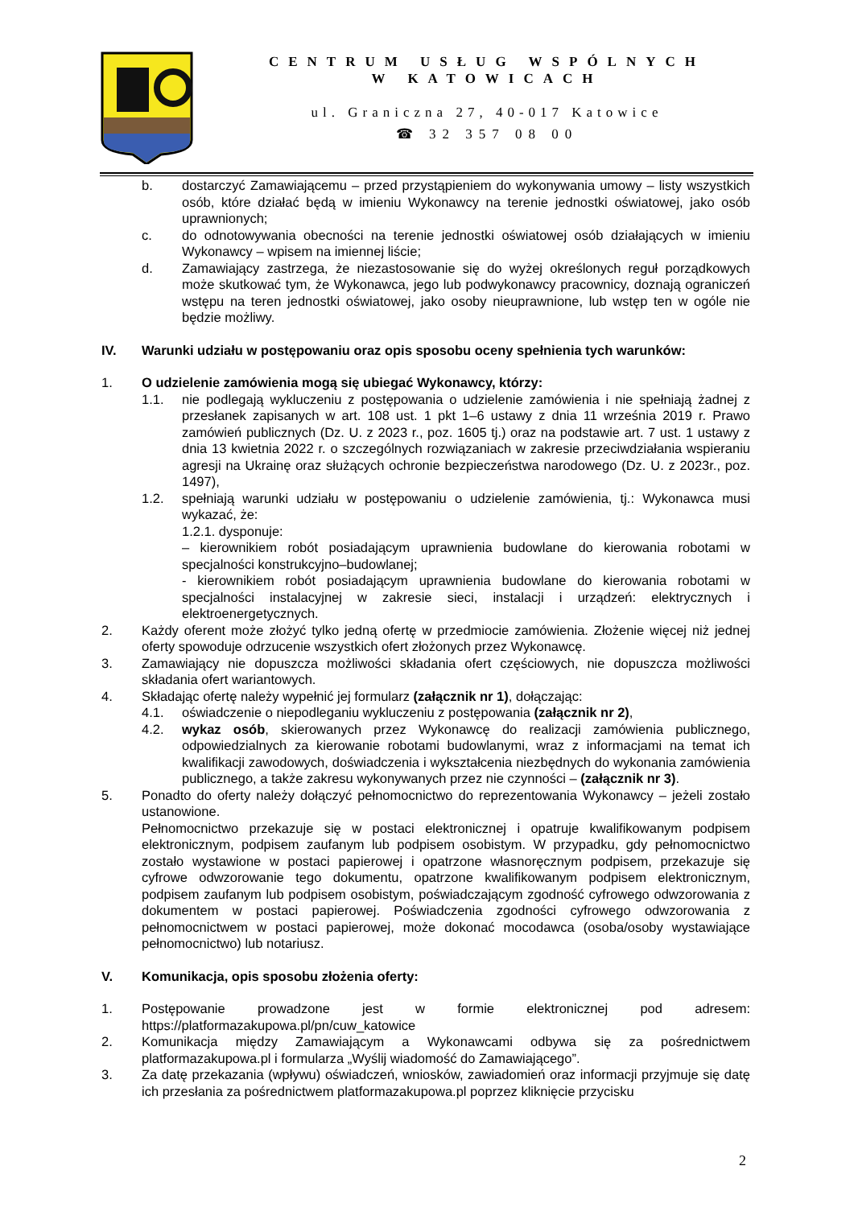CENTRUM USŁUG WSPÓLNYCH
W KATOWICACH
ul. Graniczna 27, 40-017 Katowice
☎ 32 357 08 00
b. dostarczyć Zamawiającemu – przed przystąpieniem do wykonywania umowy – listy wszystkich osób, które działać będą w imieniu Wykonawcy na terenie jednostki oświatowej, jako osób uprawnionych;
c. do odnotowywania obecności na terenie jednostki oświatowej osób działających w imieniu Wykonawcy – wpisem na imiennej liście;
d. Zamawiający zastrzega, że niezastosowanie się do wyżej określonych reguł porządkowych może skutkować tym, że Wykonawca, jego lub podwykonawcy pracownicy, doznają ograniczeń wstępu na teren jednostki oświatowej, jako osoby nieuprawnione, lub wstęp ten w ogóle nie będzie możliwy.
IV. Warunki udziału w postępowaniu oraz opis sposobu oceny spełnienia tych warunków:
1. O udzielenie zamówienia mogą się ubiegać Wykonawcy, którzy:
1.1. nie podlegają wykluczeniu z postępowania o udzielenie zamówienia i nie spełniają żadnej z przesłanek zapisanych w art. 108 ust. 1 pkt 1–6 ustawy z dnia 11 września 2019 r. Prawo zamówień publicznych (Dz. U. z 2023 r., poz. 1605 tj.) oraz na podstawie art. 7 ust. 1 ustawy z dnia 13 kwietnia 2022 r. o szczególnych rozwiązaniach w zakresie przeciwdziałania wspieraniu agresji na Ukrainę oraz służących ochronie bezpieczeństwa narodowego (Dz. U. z 2023r., poz. 1497),
1.2. spełniają warunki udziału w postępowaniu o udzielenie zamówienia, tj.: Wykonawca musi wykazać, że:
1.2.1. dysponuje:
– kierownikiem robót posiadającym uprawnienia budowlane do kierowania robotami w specjalności konstrukcyjno–budowlanej;
- kierownikiem robót posiadającym uprawnienia budowlane do kierowania robotami w specjalności instalacyjnej w zakresie sieci, instalacji i urządzeń: elektrycznych i elektroenergetycznych.
2. Każdy oferent może złożyć tylko jedną ofertę w przedmiocie zamówienia. Złożenie więcej niż jednej oferty spowoduje odrzucenie wszystkich ofert złożonych przez Wykonawcę.
3. Zamawiający nie dopuszcza możliwości składania ofert częściowych, nie dopuszcza możliwości składania ofert wariantowych.
4. Składając ofertę należy wypełnić jej formularz (załącznik nr 1), dołączając:
4.1. oświadczenie o niepodleganiu wykluczeniu z postępowania (załącznik nr 2),
4.2. wykaz osób, skierowanych przez Wykonawcę do realizacji zamówienia publicznego, odpowiedzialnych za kierowanie robotami budowlanymi, wraz z informacjami na temat ich kwalifikacji zawodowych, doświadczenia i wykształcenia niezbędnych do wykonania zamówienia publicznego, a także zakresu wykonywanych przez nie czynności – (załącznik nr 3).
5. Ponadto do oferty należy dołączyć pełnomocnictwo do reprezentowania Wykonawcy – jeżeli zostało ustanowione.
Pełnomocnictwo przekazuje się w postaci elektronicznej i opatruje kwalifikowanym podpisem elektronicznym, podpisem zaufanym lub podpisem osobistym. W przypadku, gdy pełnomocnictwo zostało wystawione w postaci papierowej i opatrzone własnoręcznym podpisem, przekazuje się cyfrowe odwzorowanie tego dokumentu, opatrzone kwalifikowanym podpisem elektronicznym, podpisem zaufanym lub podpisem osobistym, poświadczającym zgodność cyfrowego odwzorowania z dokumentem w postaci papierowej. Poświadczenia zgodności cyfrowego odwzorowania z pełnomocnictwem w postaci papierowej, może dokonać mocodawca (osoba/osoby wystawiające pełnomocnictwo) lub notariusz.
V. Komunikacja, opis sposobu złożenia oferty:
1. Postępowanie prowadzone jest w formie elektronicznej pod adresem: https://platformazakupowa.pl/pn/cuw_katowice
2. Komunikacja między Zamawiającym a Wykonawcami odbywa się za pośrednictwem platformazakupowa.pl i formularza „Wyślij wiadomość do Zamawiającego”.
3. Za datę przekazania (wpływu) oświadczeń, wniosków, zawiadomień oraz informacji przyjmuje się datę ich przesłania za pośrednictwem platformazakupowa.pl poprzez kliknięcie przycisku
2